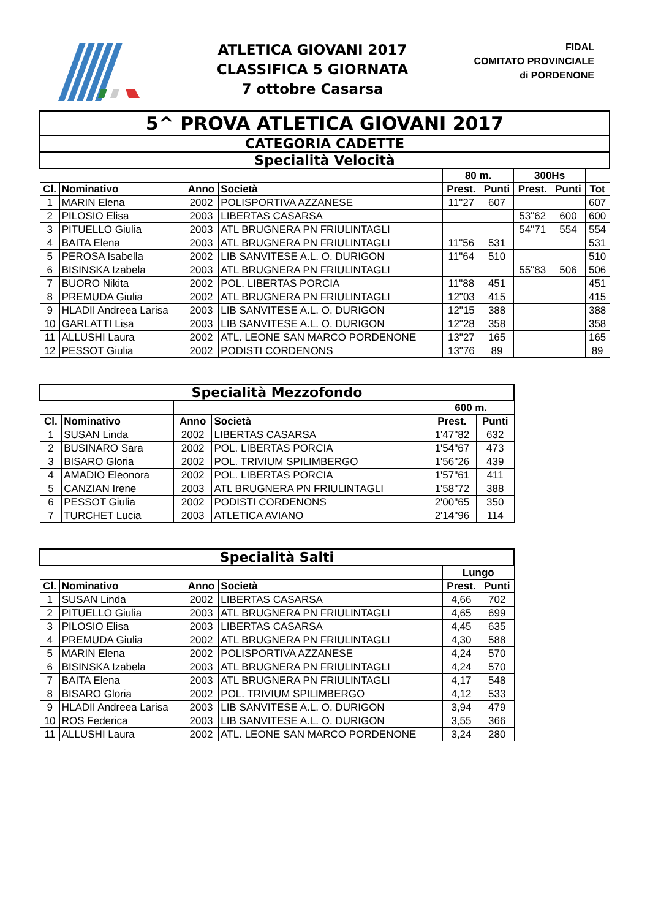ATLETICA GIOVANI 2017
CLASSIFICA 5 GIORNATA
7 ottobre Casarsa
FIDAL
COMITATO PROVINCIALE
di PORDENONE
| 5^ PROVA ATLETICA GIOVANI 2017 | | | | | | | | |
| CATEGORIA CADETTE | | | | | | | | |
| Specialità Velocità | | | | | | | | |
| | | | | 80 m. | | 300Hs | | |
| Cl. | Nominativo | Anno | Società | Prest. | Punti | Prest. | Punti | Tot |
| 1 | MARIN Elena | 2002 | POLISPORTIVA AZZANESE | 11"27 | 607 | | | 607 |
| 2 | PILOSIO Elisa | 2003 | LIBERTAS CASARSA | | | 53"62 | 600 | 600 |
| 3 | PITUELLO Giulia | 2003 | ATL BRUGNERA PN FRIULINTAGLI | | | 54"71 | 554 | 554 |
| 4 | BAITA Elena | 2003 | ATL BRUGNERA PN FRIULINTAGLI | 11"56 | 531 | | | 531 |
| 5 | PEROSA Isabella | 2002 | LIB SANVITESE A.L. O. DURIGON | 11"64 | 510 | | | 510 |
| 6 | BISINSKA Izabela | 2003 | ATL BRUGNERA PN FRIULINTAGLI | | | 55"83 | 506 | 506 |
| 7 | BUORO Nikita | 2002 | POL. LIBERTAS PORCIA | 11"88 | 451 | | | 451 |
| 8 | PREMUDA Giulia | 2002 | ATL BRUGNERA PN FRIULINTAGLI | 12"03 | 415 | | | 415 |
| 9 | HLADII Andreea Larisa | 2003 | LIB SANVITESE A.L. O. DURIGON | 12"15 | 388 | | | 388 |
| 10 | GARLATTI Lisa | 2003 | LIB SANVITESE A.L. O. DURIGON | 12"28 | 358 | | | 358 |
| 11 | ALLUSHI Laura | 2002 | ATL. LEONE SAN MARCO PORDENONE | 13"27 | 165 | | | 165 |
| 12 | PESSOT Giulia | 2002 | PODISTI CORDENONS | 13"76 | 89 | | | 89 |
| Specialità Mezzofondo | | | | | |
| | | | | 600 m. | |
| Cl. | Nominativo | Anno | Società | Prest. | Punti |
| 1 | SUSAN Linda | 2002 | LIBERTAS CASARSA | 1'47"82 | 632 |
| 2 | BUSINARO Sara | 2002 | POL. LIBERTAS PORCIA | 1'54"67 | 473 |
| 3 | BISARO Gloria | 2002 | POL. TRIVIUM SPILIMBERGO | 1'56"26 | 439 |
| 4 | AMADIO Eleonora | 2002 | POL. LIBERTAS PORCIA | 1'57"61 | 411 |
| 5 | CANZIAN Irene | 2003 | ATL BRUGNERA PN FRIULINTAGLI | 1'58"72 | 388 |
| 6 | PESSOT Giulia | 2002 | PODISTI CORDENONS | 2'00"65 | 350 |
| 7 | TURCHET Lucia | 2003 | ATLETICA AVIANO | 2'14"96 | 114 |
| Specialità Salti | | | | | |
| | | | | Lungo | |
| Cl. | Nominativo | Anno | Società | Prest. | Punti |
| 1 | SUSAN Linda | 2002 | LIBERTAS CASARSA | 4,66 | 702 |
| 2 | PITUELLO Giulia | 2003 | ATL BRUGNERA PN FRIULINTAGLI | 4,65 | 699 |
| 3 | PILOSIO Elisa | 2003 | LIBERTAS CASARSA | 4,45 | 635 |
| 4 | PREMUDA Giulia | 2002 | ATL BRUGNERA PN FRIULINTAGLI | 4,30 | 588 |
| 5 | MARIN Elena | 2002 | POLISPORTIVA AZZANESE | 4,24 | 570 |
| 6 | BISINSKA Izabela | 2003 | ATL BRUGNERA PN FRIULINTAGLI | 4,24 | 570 |
| 7 | BAITA Elena | 2003 | ATL BRUGNERA PN FRIULINTAGLI | 4,17 | 548 |
| 8 | BISARO Gloria | 2002 | POL. TRIVIUM SPILIMBERGO | 4,12 | 533 |
| 9 | HLADII Andreea Larisa | 2003 | LIB SANVITESE A.L. O. DURIGON | 3,94 | 479 |
| 10 | ROS Federica | 2003 | LIB SANVITESE A.L. O. DURIGON | 3,55 | 366 |
| 11 | ALLUSHI Laura | 2002 | ATL. LEONE SAN MARCO PORDENONE | 3,24 | 280 |